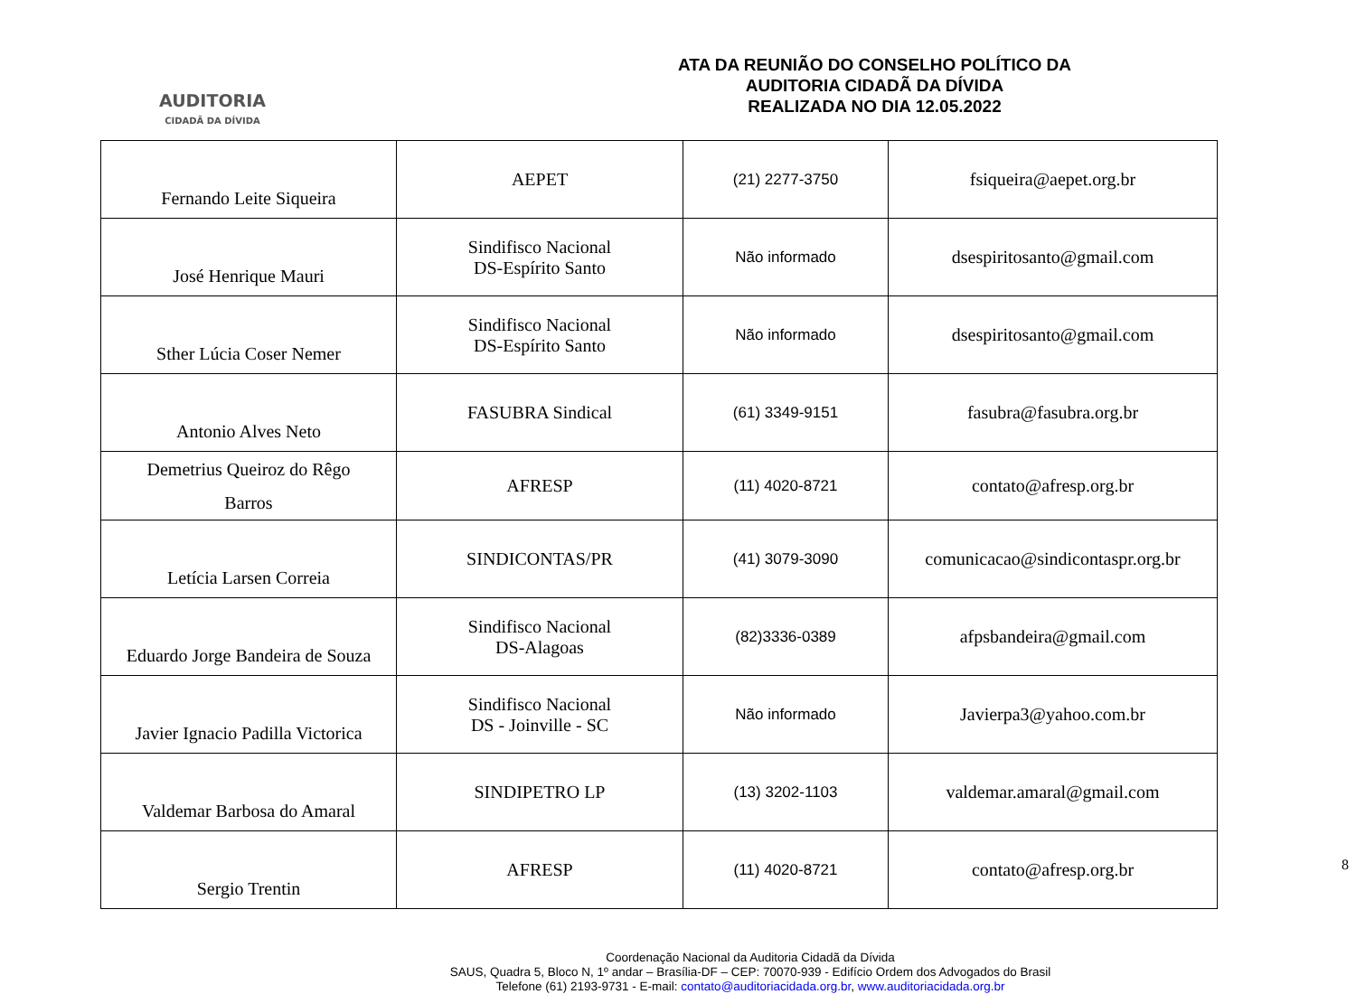AUDITORIA
CIDADÃ DA DÍVIDA
ATA DA REUNIÃO DO CONSELHO POLÍTICO DA
AUDITORIA CIDADÃ DA DÍVIDA
REALIZADA NO DIA 12.05.2022
| Fernando Leite Siqueira | AEPET | (21) 2277-3750 | fsiqueira@aepet.org.br |
| José Henrique Mauri | Sindifisco Nacional DS-Espírito Santo | Não informado | dsespiritosanto@gmail.com |
| Sther Lúcia Coser Nemer | Sindifisco Nacional DS-Espírito Santo | Não informado | dsespiritosanto@gmail.com |
| Antonio Alves Neto | FASUBRA Sindical | (61) 3349-9151 | fasubra@fasubra.org.br |
| Demetrius Queiroz do Rêgo Barros | AFRESP | (11) 4020-8721 | contato@afresp.org.br |
| Letícia Larsen Correia | SINDICONTAS/PR | (41) 3079-3090 | comunicacao@sindicontaspr.org.br |
| Eduardo Jorge Bandeira de Souza | Sindifisco Nacional DS-Alagoas | (82)3336-0389 | afpsbandeira@gmail.com |
| Javier Ignacio Padilla Victorica | Sindifisco Nacional DS - Joinville - SC | Não informado | Javierpa3@yahoo.com.br |
| Valdemar Barbosa do Amaral | SINDIPETRO LP | (13) 3202-1103 | valdemar.amaral@gmail.com |
| Sergio Trentin | AFRESP | (11) 4020-8721 | contato@afresp.org.br |
8
Coordenação Nacional da Auditoria Cidadã da Dívida
SAUS, Quadra 5, Bloco N, 1º andar – Brasília-DF – CEP: 70070-939 - Edifício Ordem dos Advogados do Brasil
Telefone (61) 2193-9731 - E-mail: contato@auditoriacidada.org.br, www.auditoriacidada.org.br